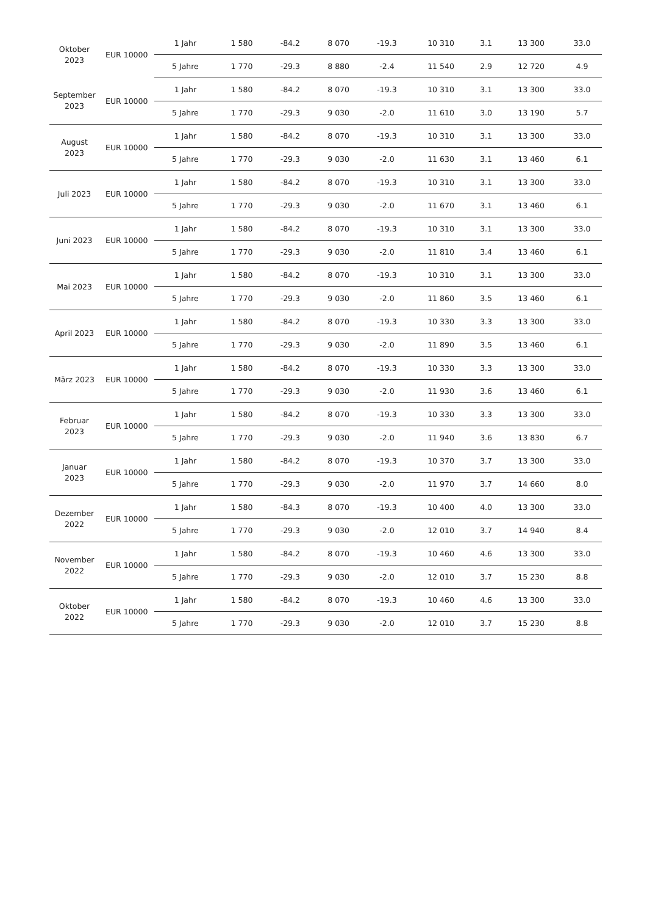| Oktober 2023 | EUR 10000 | 1 Jahr | 1 580 | -84.2 | 8 070 | -19.3 | 10 310 | 3.1 | 13 300 | 33.0 |
| | | 5 Jahre | 1 770 | -29.3 | 8 880 | -2.4 | 11 540 | 2.9 | 12 720 | 4.9 |
| September 2023 | EUR 10000 | 1 Jahr | 1 580 | -84.2 | 8 070 | -19.3 | 10 310 | 3.1 | 13 300 | 33.0 |
| | | 5 Jahre | 1 770 | -29.3 | 9 030 | -2.0 | 11 610 | 3.0 | 13 190 | 5.7 |
| August 2023 | EUR 10000 | 1 Jahr | 1 580 | -84.2 | 8 070 | -19.3 | 10 310 | 3.1 | 13 300 | 33.0 |
| | | 5 Jahre | 1 770 | -29.3 | 9 030 | -2.0 | 11 630 | 3.1 | 13 460 | 6.1 |
| Juli 2023 | EUR 10000 | 1 Jahr | 1 580 | -84.2 | 8 070 | -19.3 | 10 310 | 3.1 | 13 300 | 33.0 |
| | | 5 Jahre | 1 770 | -29.3 | 9 030 | -2.0 | 11 670 | 3.1 | 13 460 | 6.1 |
| Juni 2023 | EUR 10000 | 1 Jahr | 1 580 | -84.2 | 8 070 | -19.3 | 10 310 | 3.1 | 13 300 | 33.0 |
| | | 5 Jahre | 1 770 | -29.3 | 9 030 | -2.0 | 11 810 | 3.4 | 13 460 | 6.1 |
| Mai 2023 | EUR 10000 | 1 Jahr | 1 580 | -84.2 | 8 070 | -19.3 | 10 310 | 3.1 | 13 300 | 33.0 |
| | | 5 Jahre | 1 770 | -29.3 | 9 030 | -2.0 | 11 860 | 3.5 | 13 460 | 6.1 |
| April 2023 | EUR 10000 | 1 Jahr | 1 580 | -84.2 | 8 070 | -19.3 | 10 330 | 3.3 | 13 300 | 33.0 |
| | | 5 Jahre | 1 770 | -29.3 | 9 030 | -2.0 | 11 890 | 3.5 | 13 460 | 6.1 |
| März 2023 | EUR 10000 | 1 Jahr | 1 580 | -84.2 | 8 070 | -19.3 | 10 330 | 3.3 | 13 300 | 33.0 |
| | | 5 Jahre | 1 770 | -29.3 | 9 030 | -2.0 | 11 930 | 3.6 | 13 460 | 6.1 |
| Februar 2023 | EUR 10000 | 1 Jahr | 1 580 | -84.2 | 8 070 | -19.3 | 10 330 | 3.3 | 13 300 | 33.0 |
| | | 5 Jahre | 1 770 | -29.3 | 9 030 | -2.0 | 11 940 | 3.6 | 13 830 | 6.7 |
| Januar 2023 | EUR 10000 | 1 Jahr | 1 580 | -84.2 | 8 070 | -19.3 | 10 370 | 3.7 | 13 300 | 33.0 |
| | | 5 Jahre | 1 770 | -29.3 | 9 030 | -2.0 | 11 970 | 3.7 | 14 660 | 8.0 |
| Dezember 2022 | EUR 10000 | 1 Jahr | 1 580 | -84.3 | 8 070 | -19.3 | 10 400 | 4.0 | 13 300 | 33.0 |
| | | 5 Jahre | 1 770 | -29.3 | 9 030 | -2.0 | 12 010 | 3.7 | 14 940 | 8.4 |
| November 2022 | EUR 10000 | 1 Jahr | 1 580 | -84.2 | 8 070 | -19.3 | 10 460 | 4.6 | 13 300 | 33.0 |
| | | 5 Jahre | 1 770 | -29.3 | 9 030 | -2.0 | 12 010 | 3.7 | 15 230 | 8.8 |
| Oktober 2022 | EUR 10000 | 1 Jahr | 1 580 | -84.2 | 8 070 | -19.3 | 10 460 | 4.6 | 13 300 | 33.0 |
| | | 5 Jahre | 1 770 | -29.3 | 9 030 | -2.0 | 12 010 | 3.7 | 15 230 | 8.8 |